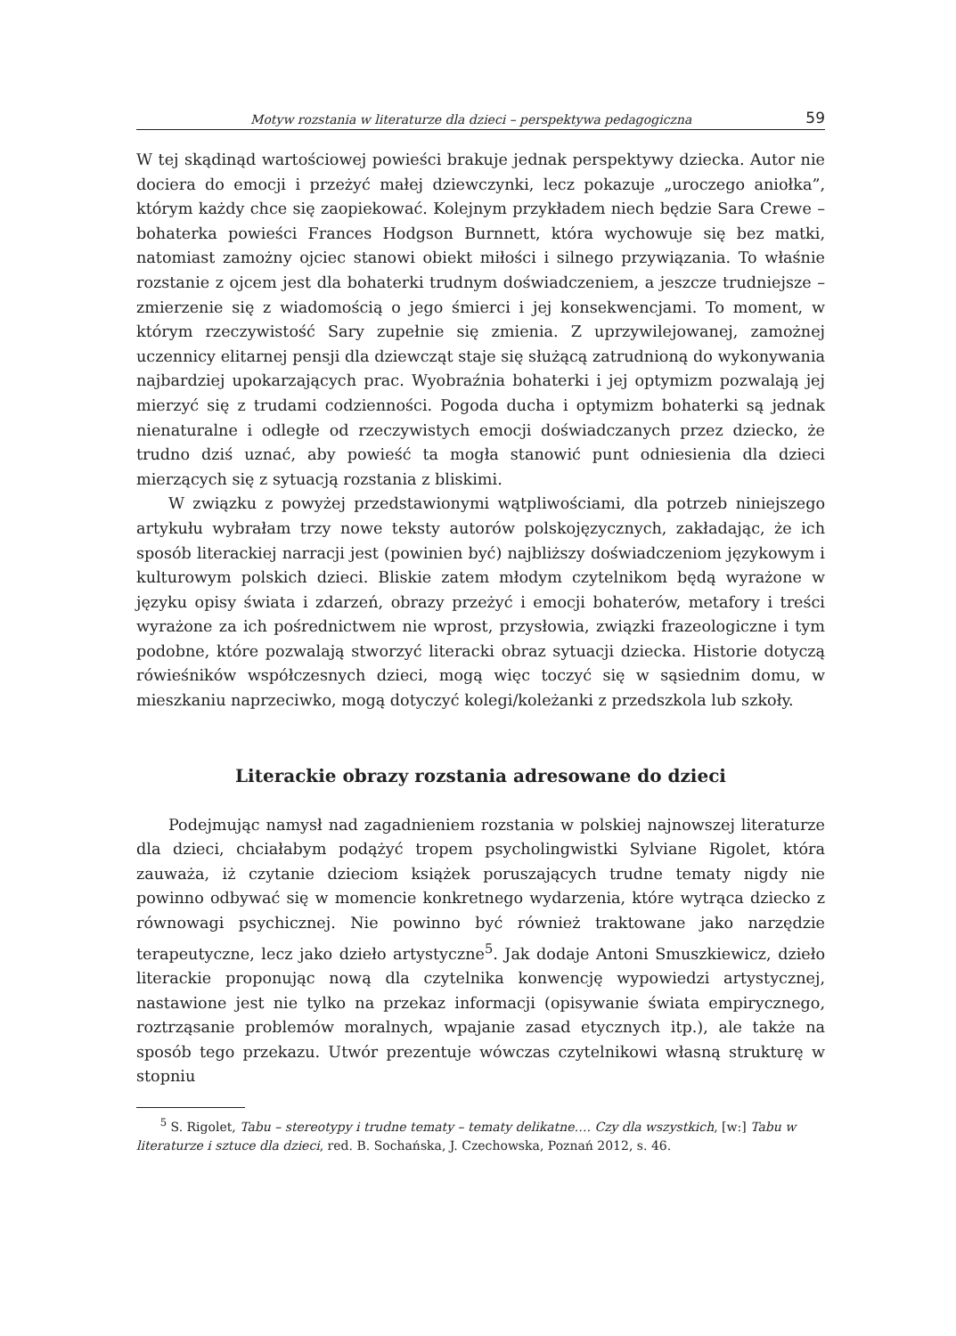Motyw rozstania w literaturze dla dzieci – perspektywa pedagogiczna 59
W tej skądinąd wartościowej powieści brakuje jednak perspektywy dziecka. Autor nie dociera do emocji i przeżyć małej dziewczynki, lecz pokazuje „uroczego aniołka”, którym każdy chce się zaopiekować. Kolejnym przykładem niech będzie Sara Crewe – bohaterka powieści Frances Hodgson Burnnett, która wychowuje się bez matki, natomiast zamożny ojciec stanowi obiekt miłości i silnego przywiązania. To właśnie rozstanie z ojcem jest dla bohaterki trudnym doświadczeniem, a jeszcze trudniejsze – zmierzenie się z wiadomością o jego śmierci i jej konsekwencjami. To moment, w którym rzeczywistość Sary zupełnie się zmienia. Z uprzywilejowanej, zamożnej uczennicy elitarnej pensji dla dziewcząt staje się służącą zatrudnioną do wykonywania najbardziej upokarzających prac. Wyobraźnia bohaterki i jej optymizm pozwalają jej mierzyć się z trudami codzienności. Pogoda ducha i optymizm bohaterki są jednak nienaturalne i odległe od rzeczywistych emocji doświadczanych przez dziecko, że trudno dziś uznać, aby powieść ta mogła stanowić punt odniesienia dla dzieci mierzących się z sytuacją rozstania z bliskimi.
W związku z powyżej przedstawionymi wątpliwościami, dla potrzeb niniejszego artykułu wybrałam trzy nowe teksty autorów polskojęzycznych, zakładając, że ich sposób literackiej narracji jest (powinien być) najbliższy doświadczeniom językowym i kulturowym polskich dzieci. Bliskie zatem młodym czytelnikom będą wyrażone w języku opisy świata i zdarzeń, obrazy przeżyć i emocji bohaterów, metafory i treści wyrażone za ich pośrednictwem nie wprost, przysłowia, związki frazeologiczne i tym podobne, które pozwalają stworzyć literacki obraz sytuacji dziecka. Historie dotyczą rówieśników współczesnych dzieci, mogą więc toczyć się w sąsiednim domu, w mieszkaniu naprzeciwko, mogą dotyczyć kolegi/koleżanki z przedszkola lub szkoły.
Literackie obrazy rozstania adresowane do dzieci
Podejmując namysł nad zagadnieniem rozstania w polskiej najnowszej literaturze dla dzieci, chciałabym podążyć tropem psycholingwistki Sylviane Rigolet, która zauważa, iż czytanie dzieciom książek poruszających trudne tematy nigdy nie powinno odbywać się w momencie konkretnego wydarzenia, które wytrąca dziecko z równowagi psychicznej. Nie powinno być również traktowane jako narzędzie terapeutyczne, lecz jako dzieło artystyczne<sup>5</sup>. Jak dodaje Antoni Smuszkiewicz, dzieło literackie proponując nową dla czytelnika konwencję wypowiedzi artystycznej, nastawione jest nie tylko na przekaz informacji (opisywanie świata empirycznego, roztrząsanie problemów moralnych, wpajanie zasad etycznych itp.), ale także na sposób tego przekazu. Utwór prezentuje wówczas czytelnikowi własną strukturę w stopniu
<sup>5</sup> S. Rigolet, Tabu – stereotypy i trudne tematy – tematy delikatne…. Czy dla wszystkich, [w:] Tabu w literaturze i sztuce dla dzieci, red. B. Sochańska, J. Czechowska, Poznań 2012, s. 46.